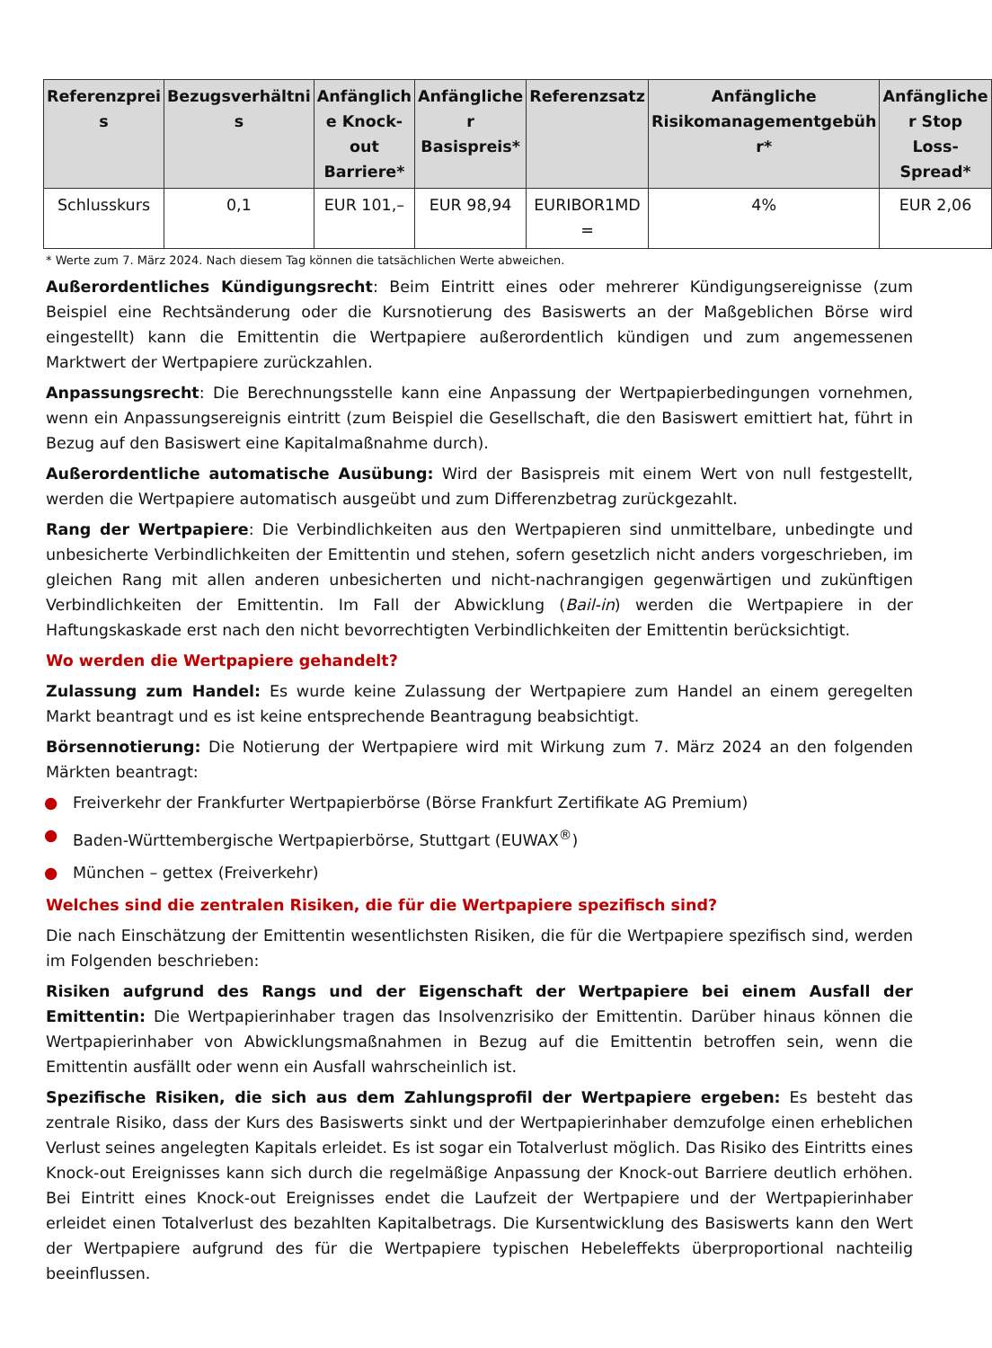| Referenzprei s | Bezugsverhältni s | Anfänglich e Knock-out Barriere* | Anfängliche r Basispreis* | Referenzsatz | Anfängliche Risikomanagementgebüh r* | Anfängliche r Stop Loss-Spread* |
| --- | --- | --- | --- | --- | --- | --- |
| Schlusskurs | 0,1 | EUR 101,– | EUR 98,94 | EURIBOR1MD = | 4% | EUR 2,06 |
* Werte zum 7. März 2024. Nach diesem Tag können die tatsächlichen Werte abweichen.
Außerordentliches Kündigungsrecht: Beim Eintritt eines oder mehrerer Kündigungsereignisse (zum Beispiel eine Rechtsänderung oder die Kursnotierung des Basiswerts an der Maßgeblichen Börse wird eingestellt) kann die Emittentin die Wertpapiere außerordentlich kündigen und zum angemessenen Marktwert der Wertpapiere zurückzahlen.
Anpassungsrecht: Die Berechnungsstelle kann eine Anpassung der Wertpapierbedingungen vornehmen, wenn ein Anpassungsereignis eintritt (zum Beispiel die Gesellschaft, die den Basiswert emittiert hat, führt in Bezug auf den Basiswert eine Kapitalmaßnahme durch).
Außerordentliche automatische Ausübung: Wird der Basispreis mit einem Wert von null festgestellt, werden die Wertpapiere automatisch ausgeübt und zum Differenzbetrag zurückgezahlt.
Rang der Wertpapiere: Die Verbindlichkeiten aus den Wertpapieren sind unmittelbare, unbedingte und unbesicherte Verbindlichkeiten der Emittentin und stehen, sofern gesetzlich nicht anders vorgeschrieben, im gleichen Rang mit allen anderen unbesicherten und nicht-nachrangigen gegenwärtigen und zukünftigen Verbindlichkeiten der Emittentin. Im Fall der Abwicklung (Bail-in) werden die Wertpapiere in der Haftungskaskade erst nach den nicht bevorrechtigten Verbindlichkeiten der Emittentin berücksichtigt.
Wo werden die Wertpapiere gehandelt?
Zulassung zum Handel: Es wurde keine Zulassung der Wertpapiere zum Handel an einem geregelten Markt beantragt und es ist keine entsprechende Beantragung beabsichtigt.
Börsennotierung: Die Notierung der Wertpapiere wird mit Wirkung zum 7. März 2024 an den folgenden Märkten beantragt:
● Freiverkehr der Frankfurter Wertpapierbörse (Börse Frankfurt Zertifikate AG Premium)
● Baden-Württembergische Wertpapierbörse, Stuttgart (EUWAX<sup>®</sup>)
● München – gettex (Freiverkehr)
Welches sind die zentralen Risiken, die für die Wertpapiere spezifisch sind?
Die nach Einschätzung der Emittentin wesentlichsten Risiken, die für die Wertpapiere spezifisch sind, werden im Folgenden beschrieben:
Risiken aufgrund des Rangs und der Eigenschaft der Wertpapiere bei einem Ausfall der Emittentin: Die Wertpapierinhaber tragen das Insolvenzrisiko der Emittentin. Darüber hinaus können die Wertpapierinhaber von Abwicklungsmaßnahmen in Bezug auf die Emittentin betroffen sein, wenn die Emittentin ausfällt oder wenn ein Ausfall wahrscheinlich ist.
Spezifische Risiken, die sich aus dem Zahlungsprofil der Wertpapiere ergeben: Es besteht das zentrale Risiko, dass der Kurs des Basiswerts sinkt und der Wertpapierinhaber demzufolge einen erheblichen Verlust seines angelegten Kapitals erleidet. Es ist sogar ein Totalverlust möglich. Das Risiko des Eintritts eines Knock-out Ereignisses kann sich durch die regelmäßige Anpassung der Knock-out Barriere deutlich erhöhen. Bei Eintritt eines Knock-out Ereignisses endet die Laufzeit der Wertpapiere und der Wertpapierinhaber erleidet einen Totalverlust des bezahlten Kapitalbetrags. Die Kursentwicklung des Basiswerts kann den Wert der Wertpapiere aufgrund des für die Wertpapiere typischen Hebeleffekts überproportional nachteilig beeinflussen.